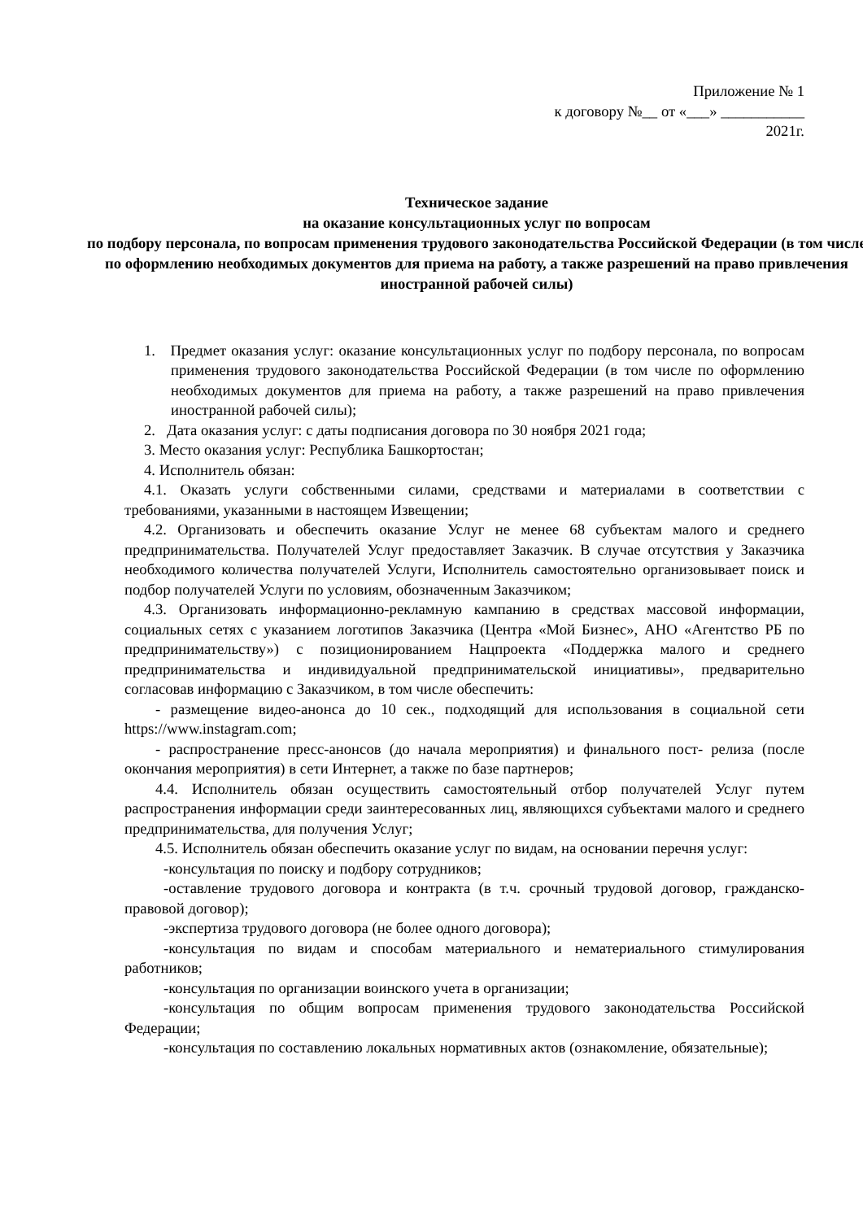Приложение № 1
к договору №__ от «___» ___________
2021г.
Техническое задание
на оказание консультационных услуг по вопросам
по подбору персонала, по вопросам применения трудового законодательства Российской Федерации (в том числе по оформлению необходимых документов для приема на работу, а также разрешений на право привлечения иностранной рабочей силы)
1. Предмет оказания услуг: оказание консультационных услуг по подбору персонала, по вопросам применения трудового законодательства Российской Федерации (в том числе по оформлению необходимых документов для приема на работу, а также разрешений на право привлечения иностранной рабочей силы);
2. Дата оказания услуг: с даты подписания договора по 30 ноября 2021 года;
3. Место оказания услуг: Республика Башкортостан;
4. Исполнитель обязан:
4.1. Оказать услуги собственными силами, средствами и материалами в соответствии с требованиями, указанными в настоящем Извещении;
4.2. Организовать и обеспечить оказание Услуг не менее 68 субъектам малого и среднего предпринимательства. Получателей Услуг предоставляет Заказчик. В случае отсутствия у Заказчика необходимого количества получателей Услуги, Исполнитель самостоятельно организовывает поиск и подбор получателей Услуги по условиям, обозначенным Заказчиком;
4.3. Организовать информационно-рекламную кампанию в средствах массовой информации, социальных сетях с указанием логотипов Заказчика (Центра «Мой Бизнес», АНО «Агентство РБ по предпринимательству») с позиционированием Нацпроекта «Поддержка малого и среднего предпринимательства и индивидуальной предпринимательской инициативы», предварительно согласовав информацию с Заказчиком, в том числе обеспечить:
- размещение видео-анонса до 10 сек., подходящий для использования в социальной сети https://www.instagram.com;
- распространение пресс-анонсов (до начала мероприятия) и финального пост- релиза (после окончания мероприятия) в сети Интернет, а также по базе партнеров;
4.4. Исполнитель обязан осуществить самостоятельный отбор получателей Услуг путем распространения информации среди заинтересованных лиц, являющихся субъектами малого и среднего предпринимательства, для получения Услуг;
4.5. Исполнитель обязан обеспечить оказание услуг по видам, на основании перечня услуг:
-консультация по поиску и подбору сотрудников;
-оставление трудового договора и контракта (в т.ч. срочный трудовой договор, гражданско-правовой договор);
-экспертиза трудового договора (не более одного договора);
-консультация по видам и способам материального и нематериального стимулирования работников;
-консультация по организации воинского учета в организации;
-консультация по общим вопросам применения трудового законодательства Российской Федерации;
-консультация по составлению локальных нормативных актов (ознакомление, обязательные);